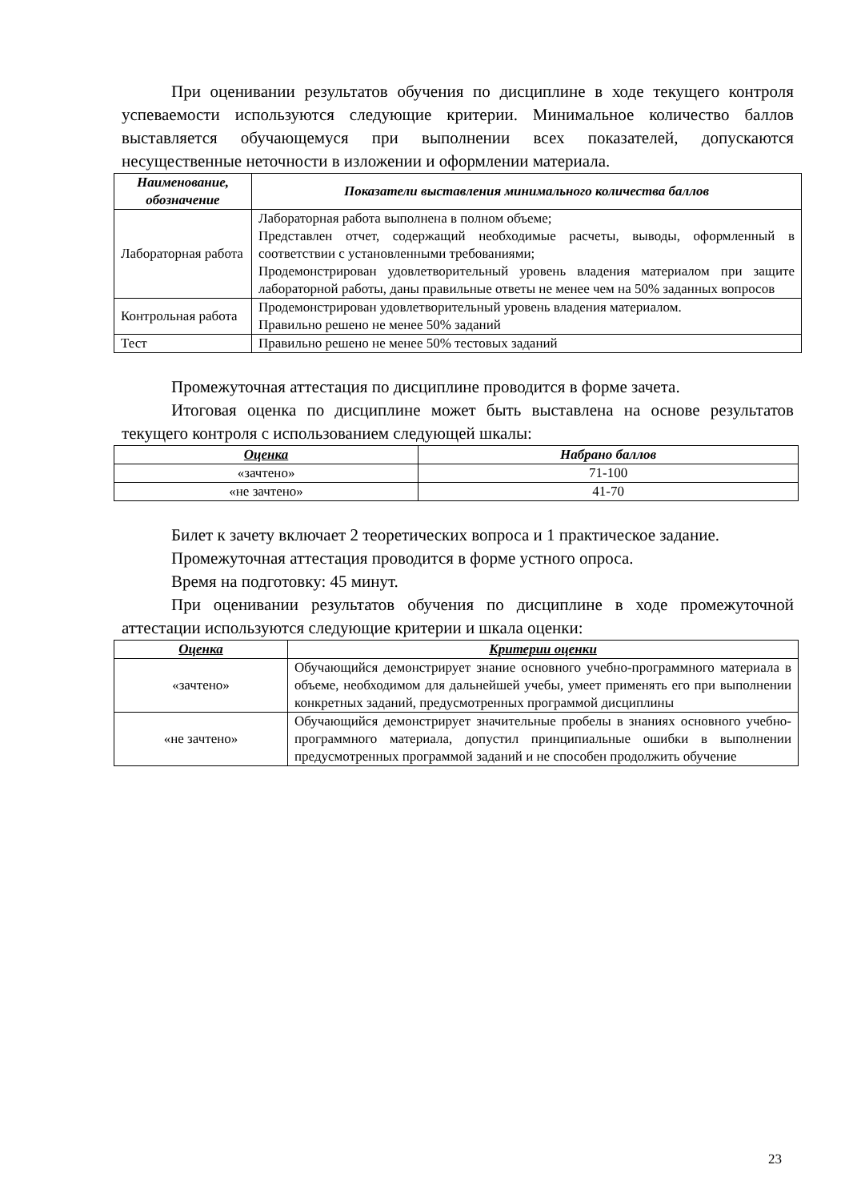При оценивании результатов обучения по дисциплине в ходе текущего контроля успеваемости используются следующие критерии. Минимальное количество баллов выставляется обучающемуся при выполнении всех показателей, допускаются несущественные неточности в изложении и оформлении материала.
| Наименование, обозначение | Показатели выставления минимального количества баллов |
| --- | --- |
| Лабораторная работа | Лабораторная работа выполнена в полном объеме; Представлен отчет, содержащий необходимые расчеты, выводы, оформленный в соответствии с установленными требованиями; Продемонстрирован удовлетворительный уровень владения материалом при защите лабораторной работы, даны правильные ответы не менее чем на 50% заданных вопросов |
| Контрольная работа | Продемонстрирован удовлетворительный уровень владения материалом. Правильно решено не менее 50% заданий |
| Тест | Правильно решено не менее 50% тестовых заданий |
Промежуточная аттестация по дисциплине проводится в форме зачета.
Итоговая оценка по дисциплине может быть выставлена на основе результатов текущего контроля с использованием следующей шкалы:
| Оценка | Набрано баллов |
| --- | --- |
| «зачтено» | 71-100 |
| «не зачтено» | 41-70 |
Билет к зачету включает 2 теоретических вопроса и 1 практическое задание.
Промежуточная аттестация проводится в форме устного опроса.
Время на подготовку: 45 минут.
При оценивании результатов обучения по дисциплине в ходе промежуточной аттестации используются следующие критерии и шкала оценки:
| Оценка | Критерии оценки |
| --- | --- |
| «зачтено» | Обучающийся демонстрирует знание основного учебно-программного материала в объеме, необходимом для дальнейшей учебы, умеет применять его при выполнении конкретных заданий, предусмотренных программой дисциплины |
| «не зачтено» | Обучающийся демонстрирует значительные пробелы в знаниях основного учебно-программного материала, допустил принципиальные ошибки в выполнении предусмотренных программой заданий и не способен продолжить обучение |
23